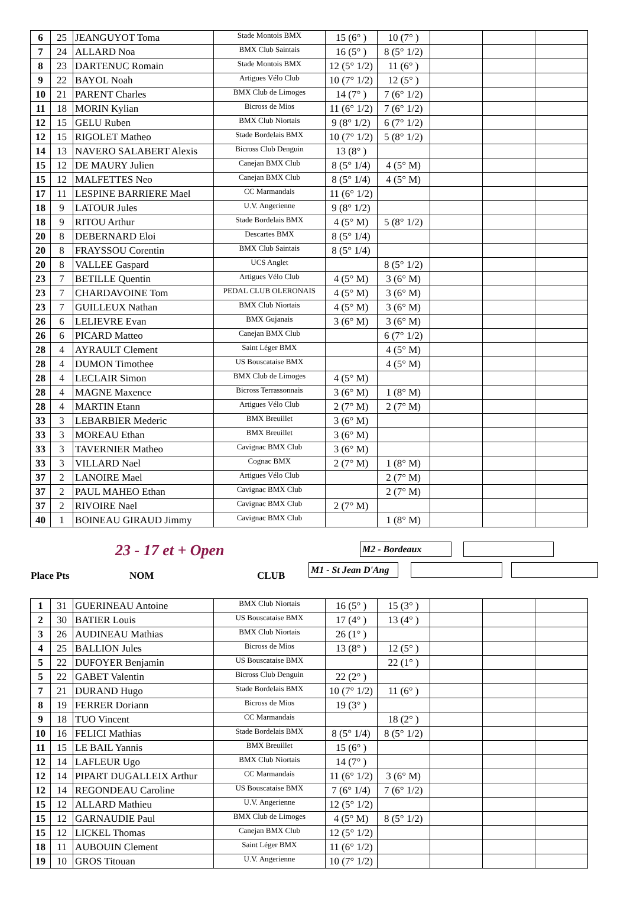| 6 | 25 | JEANGUYOT Toma | Stade Montois BMX | 15 (6° ) | 10 (7° ) | | | |
| 7 | 24 | ALLARD Noa | BMX Club Saintais | 16 (5° ) | 8 (5° 1/2) | | | |
| 8 | 23 | DARTENUC Romain | Stade Montois BMX | 12 (5° 1/2) | 11 (6° ) | | | |
| 9 | 22 | BAYOL Noah | Artigues Vélo Club | 10 (7° 1/2) | 12 (5° ) | | | |
| 10 | 21 | PARENT Charles | BMX Club de Limoges | 14 (7° ) | 7 (6° 1/2) | | | |
| 11 | 18 | MORIN Kylian | Bicross de Mios | 11 (6° 1/2) | 7 (6° 1/2) | | | |
| 12 | 15 | GELU Ruben | BMX Club Niortais | 9 (8° 1/2) | 6 (7° 1/2) | | | |
| 12 | 15 | RIGOLET Matheo | Stade Bordelais BMX | 10 (7° 1/2) | 5 (8° 1/2) | | | |
| 14 | 13 | NAVERO SALABERT Alexis | Bicross Club Denguin | 13 (8° ) | | | | |
| 15 | 12 | DE MAURY Julien | Canejan BMX Club | 8 (5° 1/4) | 4 (5° M) | | | |
| 15 | 12 | MALFETTES Neo | Canejan BMX Club | 8 (5° 1/4) | 4 (5° M) | | | |
| 17 | 11 | LESPINE BARRIERE Mael | CC Marmandais | 11 (6° 1/2) | | | | |
| 18 | 9 | LATOUR Jules | U.V. Angerienne | 9 (8° 1/2) | | | | |
| 18 | 9 | RITOU Arthur | Stade Bordelais BMX | 4 (5° M) | 5 (8° 1/2) | | | |
| 20 | 8 | DEBERNARD Eloi | Descartes BMX | 8 (5° 1/4) | | | | |
| 20 | 8 | FRAYSSOU Corentin | BMX Club Saintais | 8 (5° 1/4) | | | | |
| 20 | 8 | VALLEE Gaspard | UCS Anglet | | 8 (5° 1/2) | | | |
| 23 | 7 | BETILLE Quentin | Artigues Vélo Club | 4 (5° M) | 3 (6° M) | | | |
| 23 | 7 | CHARDAVOINE Tom | PEDAL CLUB OLERONAIS | 4 (5° M) | 3 (6° M) | | | |
| 23 | 7 | GUILLEUX Nathan | BMX Club Niortais | 4 (5° M) | 3 (6° M) | | | |
| 26 | 6 | LELIEVRE Evan | BMX Gujanais | 3 (6° M) | 3 (6° M) | | | |
| 26 | 6 | PICARD Matteo | Canejan BMX Club | | 6 (7° 1/2) | | | |
| 28 | 4 | AYRAULT Clement | Saint Léger BMX | | 4 (5° M) | | | |
| 28 | 4 | DUMON Timothee | US Bouscataise BMX | | 4 (5° M) | | | |
| 28 | 4 | LECLAIR Simon | BMX Club de Limoges | 4 (5° M) | | | | |
| 28 | 4 | MAGNE Maxence | Bicross Terrassonnais | 3 (6° M) | 1 (8° M) | | | |
| 28 | 4 | MARTIN Etann | Artigues Vélo Club | 2 (7° M) | 2 (7° M) | | | |
| 33 | 3 | LEBARBIER Mederic | BMX Breuillet | 3 (6° M) | | | | |
| 33 | 3 | MOREAU Ethan | BMX Breuillet | 3 (6° M) | | | | |
| 33 | 3 | TAVERNIER Matheo | Cavignac BMX Club | 3 (6° M) | | | | |
| 33 | 3 | VILLARD Nael | Cognac BMX | 2 (7° M) | 1 (8° M) | | | |
| 37 | 2 | LANOIRE Mael | Artigues Vélo Club | | 2 (7° M) | | | |
| 37 | 2 | PAUL MAHEO Ethan | Cavignac BMX Club | | 2 (7° M) | | | |
| 37 | 2 | RIVOIRE Nael | Cavignac BMX Club | 2 (7° M) | | | | |
| 40 | 1 | BOINEAU GIRAUD Jimmy | Cavignac BMX Club | | 1 (8° M) | | | |
23 - 17 et + Open M2 - Bordeaux
M1 - St Jean D'Ang
Place Pts NOM CLUB
| 1 | 31 | GUERINEAU Antoine | BMX Club Niortais | 16 (5° ) | 15 (3° ) | | | |
| 2 | 30 | BATIER Louis | US Bouscataise BMX | 17 (4° ) | 13 (4° ) | | | |
| 3 | 26 | AUDINEAU Mathias | BMX Club Niortais | 26 (1° ) | | | | |
| 4 | 25 | BALLION Jules | Bicross de Mios | 13 (8° ) | 12 (5° ) | | | |
| 5 | 22 | DUFOYER Benjamin | US Bouscataise BMX | | 22 (1° ) | | | |
| 5 | 22 | GABET Valentin | Bicross Club Denguin | 22 (2° ) | | | | |
| 7 | 21 | DURAND Hugo | Stade Bordelais BMX | 10 (7° 1/2) | 11 (6° ) | | | |
| 8 | 19 | FERRER Doriann | Bicross de Mios | 19 (3° ) | | | | |
| 9 | 18 | TUO Vincent | CC Marmandais | | 18 (2° ) | | | |
| 10 | 16 | FELICI Mathias | Stade Bordelais BMX | 8 (5° 1/4) | 8 (5° 1/2) | | | |
| 11 | 15 | LE BAIL Yannis | BMX Breuillet | 15 (6° ) | | | | |
| 12 | 14 | LAFLEUR Ugo | BMX Club Niortais | 14 (7° ) | | | | |
| 12 | 14 | PIPART DUGALLEIX Arthur | CC Marmandais | 11 (6° 1/2) | 3 (6° M) | | | |
| 12 | 14 | REGONDEAU Caroline | US Bouscataise BMX | 7 (6° 1/4) | 7 (6° 1/2) | | | |
| 15 | 12 | ALLARD Mathieu | U.V. Angerienne | 12 (5° 1/2) | | | | |
| 15 | 12 | GARNAUDIE Paul | BMX Club de Limoges | 4 (5° M) | 8 (5° 1/2) | | | |
| 15 | 12 | LICKEL Thomas | Canejan BMX Club | 12 (5° 1/2) | | | | |
| 18 | 11 | AUBOUIN Clement | Saint Léger BMX | 11 (6° 1/2) | | | | |
| 19 | 10 | GROS Titouan | U.V. Angerienne | 10 (7° 1/2) | | | | |